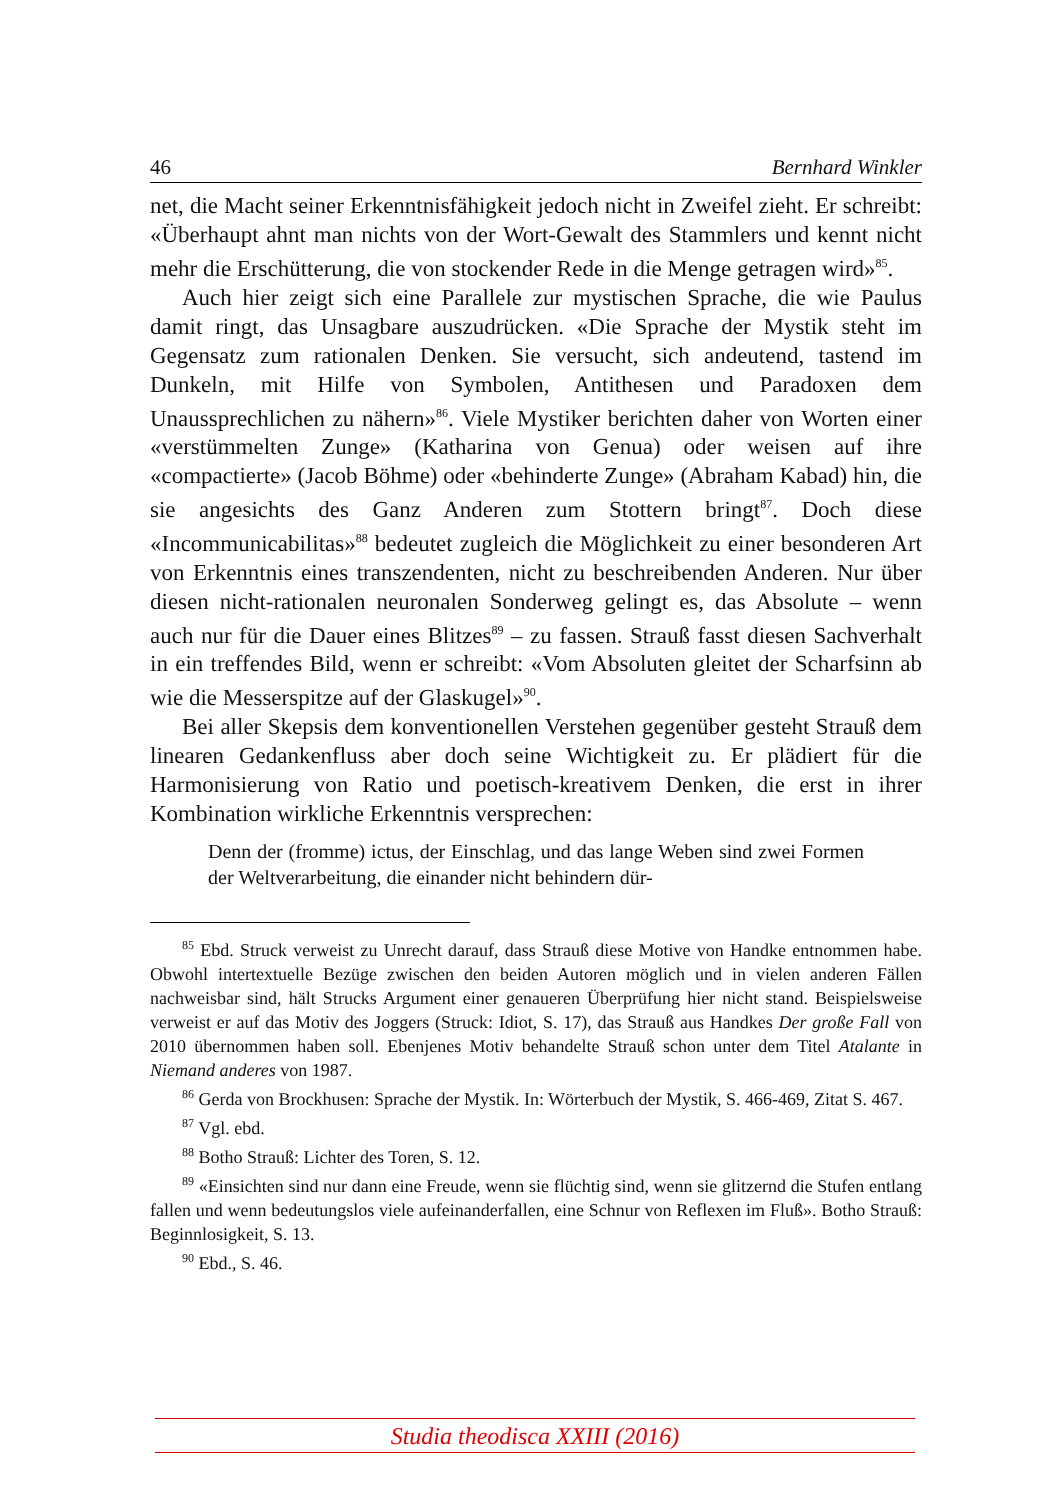46 Bernhard Winkler
net, die Macht seiner Erkenntnisfähigkeit jedoch nicht in Zweifel zieht. Er schreibt: «Überhaupt ahnt man nichts von der Wort-Gewalt des Stammlers und kennt nicht mehr die Erschütterung, die von stockender Rede in die Menge getragen wird»<sup>85</sup>.
Auch hier zeigt sich eine Parallele zur mystischen Sprache, die wie Paulus damit ringt, das Unsagbare auszudrücken. «Die Sprache der Mystik steht im Gegensatz zum rationalen Denken. Sie versucht, sich andeutend, tastend im Dunkeln, mit Hilfe von Symbolen, Antithesen und Paradoxen dem Unaussprechlichen zu nähern»<sup>86</sup>. Viele Mystiker berichten daher von Worten einer «verstümmelten Zunge» (Katharina von Genua) oder weisen auf ihre «compactierte» (Jacob Böhme) oder «behinderte Zunge» (Abraham Kabad) hin, die sie angesichts des Ganz Anderen zum Stottern bringt<sup>87</sup>. Doch diese «Incommunicabilitas»<sup>88</sup> bedeutet zugleich die Möglichkeit zu einer besonderen Art von Erkenntnis eines transzendenten, nicht zu beschreibenden Anderen. Nur über diesen nicht-rationalen neuronalen Sonderweg gelingt es, das Absolute – wenn auch nur für die Dauer eines Blitzes<sup>89</sup> – zu fassen. Strauß fasst diesen Sachverhalt in ein treffendes Bild, wenn er schreibt: «Vom Absoluten gleitet der Scharfsinn ab wie die Messerspitze auf der Glaskugel»<sup>90</sup>.
Bei aller Skepsis dem konventionellen Verstehen gegenüber gesteht Strauß dem linearen Gedankenfluss aber doch seine Wichtigkeit zu. Er plädiert für die Harmonisierung von Ratio und poetisch-kreativem Denken, die erst in ihrer Kombination wirkliche Erkenntnis versprechen:
Denn der (fromme) ictus, der Einschlag, und das lange Weben sind zwei Formen der Weltverarbeitung, die einander nicht behindern dür-
<sup>85</sup> Ebd. Struck verweist zu Unrecht darauf, dass Strauß diese Motive von Handke entnommen habe. Obwohl intertextuelle Bezüge zwischen den beiden Autoren möglich und in vielen anderen Fällen nachweisbar sind, hält Strucks Argument einer genaueren Überprüfung hier nicht stand. Beispielsweise verweist er auf das Motiv des Joggers (Struck: Idiot, S. 17), das Strauß aus Handkes Der große Fall von 2010 übernommen haben soll. Ebenjenes Motiv behandelte Strauß schon unter dem Titel Atalante in Niemand anderes von 1987.
<sup>86</sup> Gerda von Brockhusen: Sprache der Mystik. In: Wörterbuch der Mystik, S. 466-469, Zitat S. 467.
<sup>87</sup> Vgl. ebd.
<sup>88</sup> Botho Strauß: Lichter des Toren, S. 12.
<sup>89</sup> «Einsichten sind nur dann eine Freude, wenn sie flüchtig sind, wenn sie glitzernd die Stufen entlang fallen und wenn bedeutungslos viele aufeinanderfallen, eine Schnur von Reflexen im Fluß». Botho Strauß: Beginnlosigkeit, S. 13.
<sup>90</sup> Ebd., S. 46.
Studia theodisca XXIII (2016)